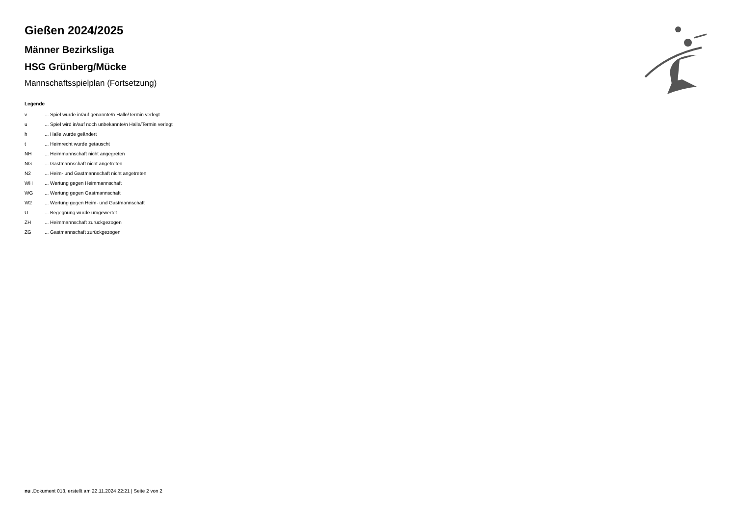Gießen 2024/2025
Männer Bezirksliga
HSG Grünberg/Mücke
Mannschaftsspielplan (Fortsetzung)
Legende
| v | ... Spiel wurde in/auf genannte/n Halle/Termin verlegt |
| u | ... Spiel wird in/auf noch unbekannte/n Halle/Termin verlegt |
| h | ... Halle wurde geändert |
| t | ... Heimrecht wurde getauscht |
| NH | ... Heimmannschaft nicht angegreten |
| NG | ... Gastmannschaft nicht angetreten |
| N2 | ... Heim- und Gastmannschaft nicht angetreten |
| WH | ... Wertung gegen Heimmannschaft |
| WG | ... Wertung gegen Gastmannschaft |
| W2 | ... Wertung gegen Heim- und Gastmannschaft |
| U | ... Begegnung wurde umgewertet |
| ZH | ... Heimmannschaft zurückgezogen |
| ZG | ... Gastmannschaft zurückgezogen |
nu .Dokument 013, erstellt am 22.11.2024 22:21 | Seite 2 von 2